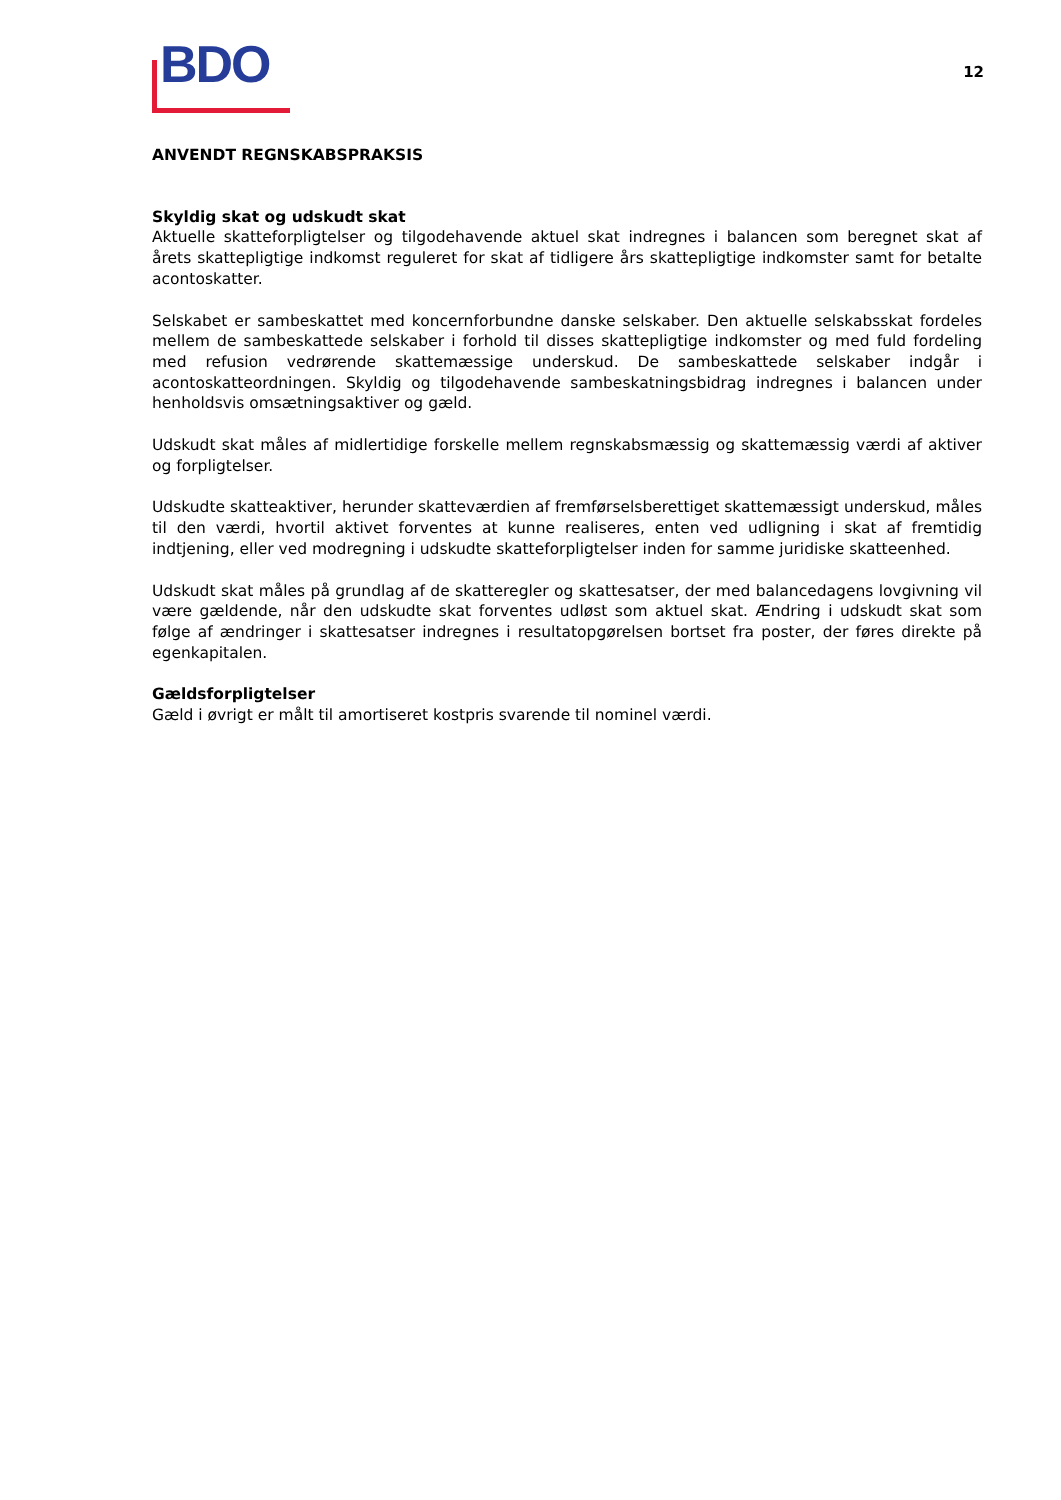BDO
12
ANVENDT REGNSKABSPRAKSIS
Skyldig skat og udskudt skat
Aktuelle skatteforpligtelser og tilgodehavende aktuel skat indregnes i balancen som beregnet skat af årets skattepligtige indkomst reguleret for skat af tidligere års skattepligtige indkomster samt for betalte acontoskatter.
Selskabet er sambeskattet med koncernforbundne danske selskaber. Den aktuelle selskabsskat fordeles mellem de sambeskattede selskaber i forhold til disses skattepligtige indkomster og med fuld fordeling med refusion vedrørende skattemæssige underskud. De sambeskattede selskaber indgår i acontoskatteordningen. Skyldig og tilgodehavende sambeskatningsbidrag indregnes i balancen under henholdsvis omsætningsaktiver og gæld.
Udskudt skat måles af midlertidige forskelle mellem regnskabsmæssig og skattemæssig værdi af aktiver og forpligtelser.
Udskudte skatteaktiver, herunder skatteværdien af fremførselsberettiget skattemæssigt underskud, måles til den værdi, hvortil aktivet forventes at kunne realiseres, enten ved udligning i skat af fremtidig indtjening, eller ved modregning i udskudte skatteforpligtelser inden for samme juridiske skatteenhed.
Udskudt skat måles på grundlag af de skatteregler og skattesatser, der med balancedagens lovgivning vil være gældende, når den udskudte skat forventes udløst som aktuel skat. Ændring i udskudt skat som følge af ændringer i skattesatser indregnes i resultatopgørelsen bortset fra poster, der føres direkte på egenkapitalen.
Gældsforpligtelser
Gæld i øvrigt er målt til amortiseret kostpris svarende til nominel værdi.